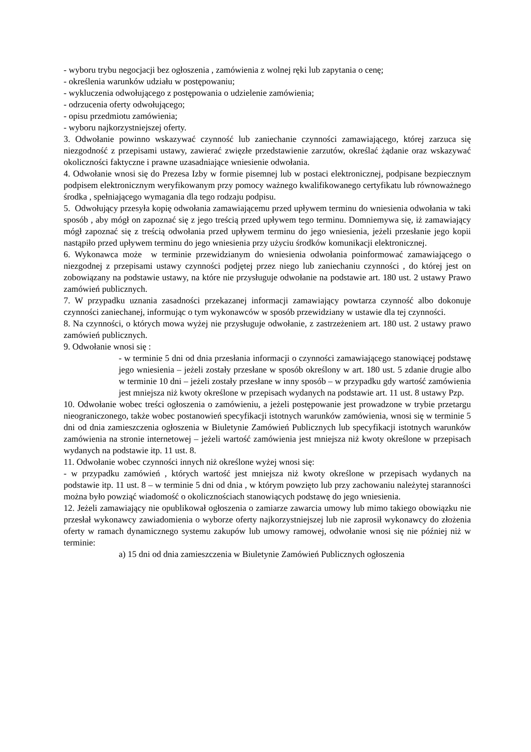- wyboru trybu negocjacji bez ogłoszenia , zamówienia z wolnej ręki lub zapytania o cenę;
- określenia warunków udziału w postępowaniu;
- wykluczenia odwołującego z postępowania o udzielenie zamówienia;
- odrzucenia oferty odwołującego;
- opisu przedmiotu zamówienia;
- wyboru najkorzystniejszej oferty.
3. Odwołanie powinno wskazywać czynność lub zaniechanie czynności zamawiającego, której zarzuca się niezgodność z przepisami ustawy, zawierać zwięzłe przedstawienie zarzutów, określać żądanie oraz wskazywać okoliczności faktyczne i prawne uzasadniające wniesienie odwołania.
4. Odwołanie wnosi się do Prezesa Izby w formie pisemnej lub w postaci elektronicznej, podpisane bezpiecznym podpisem elektronicznym weryfikowanym przy pomocy ważnego kwalifikowanego certyfikatu lub równoważnego środka , spełniającego wymagania dla tego rodzaju podpisu.
5. Odwołujący przesyła kopię odwołania zamawiającemu przed upływem terminu do wniesienia odwołania w taki sposób , aby mógł on zapoznać się z jego treścią przed upływem tego terminu. Domniemywa się, iż zamawiający mógł zapoznać się z treścią odwołania przed upływem terminu do jego wniesienia, jeżeli przesłanie jego kopii nastąpiło przed upływem terminu do jego wniesienia przy użyciu środków komunikacji elektronicznej.
6. Wykonawca może w terminie przewidzianym do wniesienia odwołania poinformować zamawiającego o niezgodnej z przepisami ustawy czynności podjętej przez niego lub zaniechaniu czynności , do której jest on zobowiązany na podstawie ustawy, na które nie przysługuje odwołanie na podstawie art. 180 ust. 2 ustawy Prawo zamówień publicznych.
7. W przypadku uznania zasadności przekazanej informacji zamawiający powtarza czynność albo dokonuje czynności zaniechanej, informując o tym wykonawców w sposób przewidziany w ustawie dla tej czynności.
8. Na czynności, o których mowa wyżej nie przysługuje odwołanie, z zastrzeżeniem art. 180 ust. 2 ustawy prawo zamówień publicznych.
9. Odwołanie wnosi się :
- w terminie 5 dni od dnia przesłania informacji o czynności zamawiającego stanowiącej podstawę jego wniesienia – jeżeli zostały przesłane w sposób określony w art. 180 ust. 5 zdanie drugie albo w terminie 10 dni – jeżeli zostały przesłane w inny sposób – w przypadku gdy wartość zamówienia jest mniejsza niż kwoty określone w przepisach wydanych na podstawie art. 11 ust. 8 ustawy Pzp.
10. Odwołanie wobec treści ogłoszenia o zamówieniu, a jeżeli postępowanie jest prowadzone w trybie przetargu nieograniczonego, także wobec postanowień specyfikacji istotnych warunków zamówienia, wnosi się w terminie 5 dni od dnia zamieszczenia ogłoszenia w Biuletynie Zamówień Publicznych lub specyfikacji istotnych warunków zamówienia na stronie internetowej – jeżeli wartość zamówienia jest mniejsza niż kwoty określone w przepisach wydanych na podstawie itp. 11 ust. 8.
11. Odwołanie wobec czynności innych niż określone wyżej wnosi się:
- w przypadku zamówień , których wartość jest mniejsza niż kwoty określone w przepisach wydanych na podstawie itp. 11 ust. 8 – w terminie 5 dni od dnia , w którym powzięto lub przy zachowaniu należytej staranności można było powziąć wiadomość o okolicznościach stanowiących podstawę do jego wniesienia.
12. Jeżeli zamawiający nie opublikował ogłoszenia o zamiarze zawarcia umowy lub mimo takiego obowiązku nie przesłał wykonawcy zawiadomienia o wyborze oferty najkorzystniejszej lub nie zaprosił wykonawcy do złożenia oferty w ramach dynamicznego systemu zakupów lub umowy ramowej, odwołanie wnosi się nie później niż w terminie:
a) 15 dni od dnia zamieszczenia w Biuletynie Zamówień Publicznych ogłoszenia